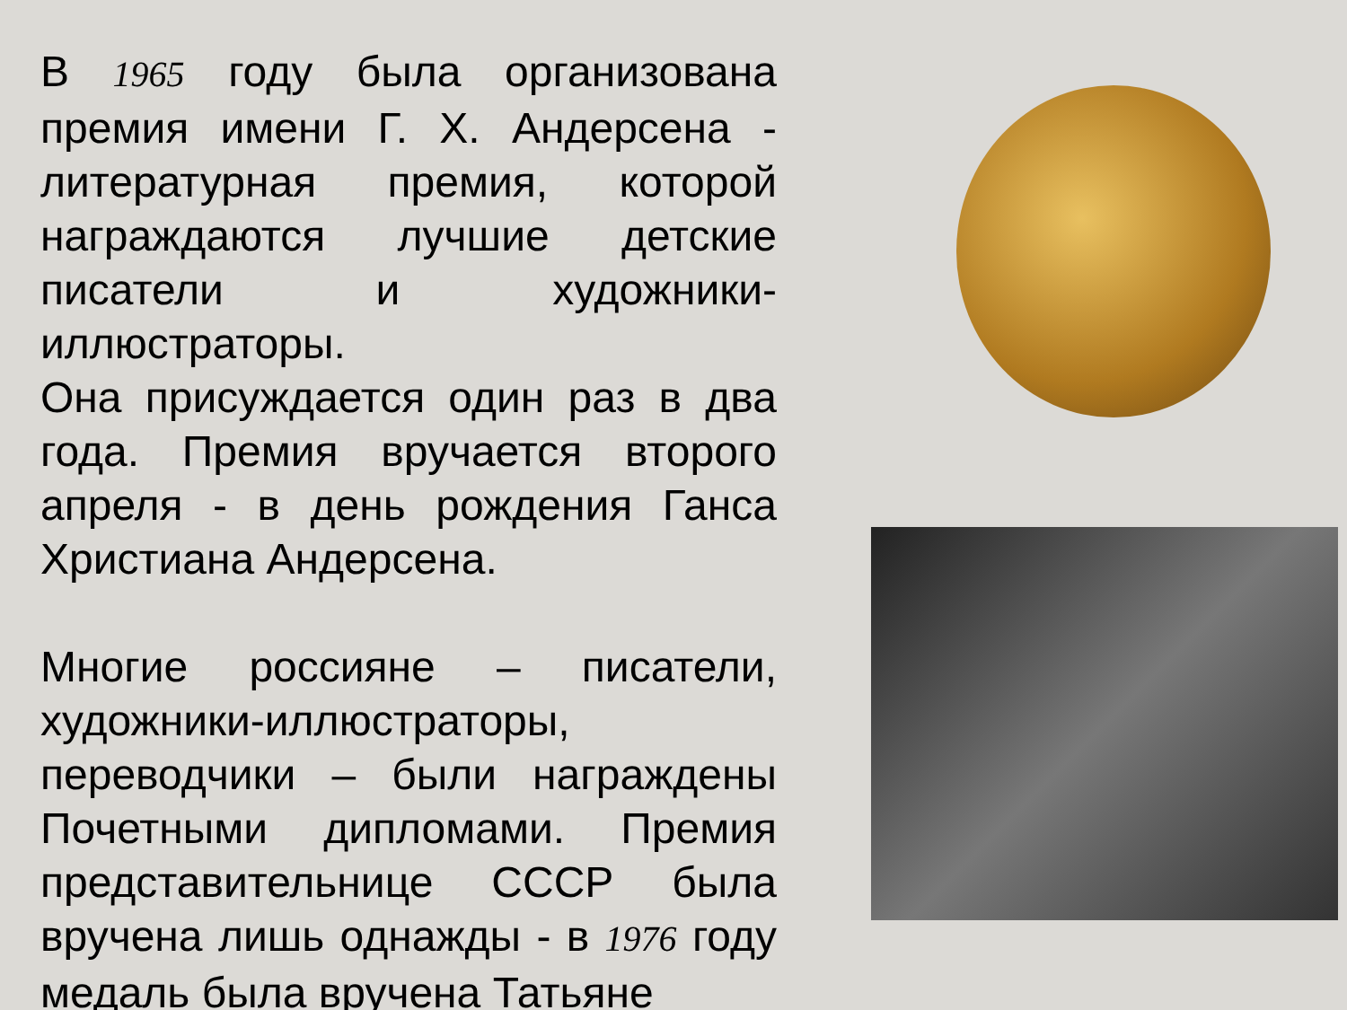В 1965 году была организована премия имени Г. Х. Андерсена - литературная премия, которой награждаются лучшие детские писатели и художники-иллюстраторы.
Она присуждается один раз в два года. Премия вручается второго апреля - в день рождения Ганса Христиана Андерсена.
Многие россияне – писатели, художники-иллюстраторы, переводчики – были награждены Почетными дипломами. Премия представительнице СССР была вручена лишь однажды - в 1976 году медаль была вручена Татьяне